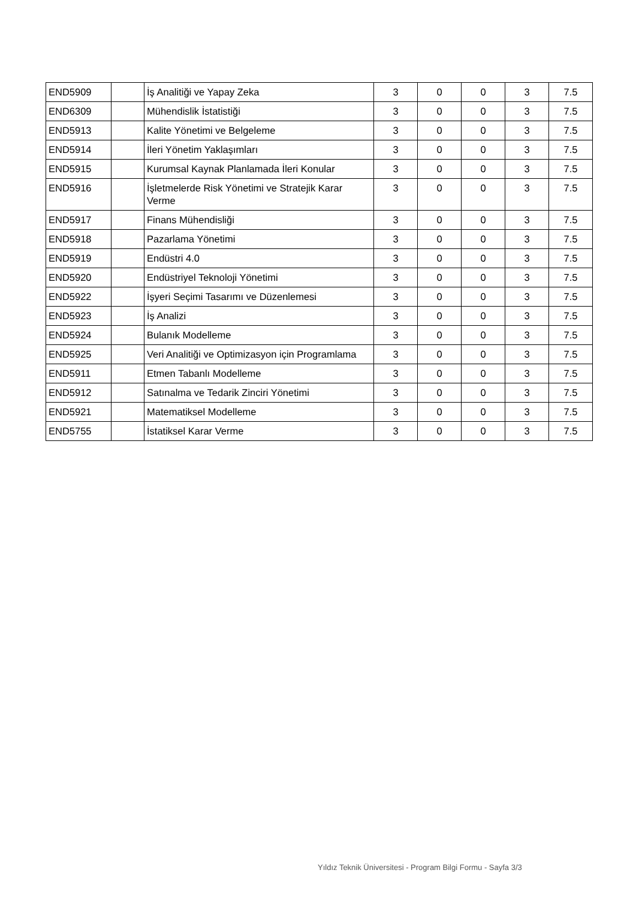| END5909 | | İş Analitiği ve Yapay Zeka | 3 | 0 | 0 | 3 | 7.5 |
| END6309 | | Mühendislik İstatistiği | 3 | 0 | 0 | 3 | 7.5 |
| END5913 | | Kalite Yönetimi ve Belgeleme | 3 | 0 | 0 | 3 | 7.5 |
| END5914 | | İleri Yönetim Yaklaşımları | 3 | 0 | 0 | 3 | 7.5 |
| END5915 | | Kurumsal Kaynak Planlamada İleri Konular | 3 | 0 | 0 | 3 | 7.5 |
| END5916 | | İşletmelerde Risk Yönetimi ve Stratejik Karar Verme | 3 | 0 | 0 | 3 | 7.5 |
| END5917 | | Finans Mühendisliği | 3 | 0 | 0 | 3 | 7.5 |
| END5918 | | Pazarlama Yönetimi | 3 | 0 | 0 | 3 | 7.5 |
| END5919 | | Endüstri 4.0 | 3 | 0 | 0 | 3 | 7.5 |
| END5920 | | Endüstriyel Teknoloji Yönetimi | 3 | 0 | 0 | 3 | 7.5 |
| END5922 | | İşyeri Seçimi Tasarımı ve Düzenlemesi | 3 | 0 | 0 | 3 | 7.5 |
| END5923 | | İş Analizi | 3 | 0 | 0 | 3 | 7.5 |
| END5924 | | Bulanık Modelleme | 3 | 0 | 0 | 3 | 7.5 |
| END5925 | | Veri Analitiği ve Optimizasyon için Programlama | 3 | 0 | 0 | 3 | 7.5 |
| END5911 | | Etmen Tabanlı Modelleme | 3 | 0 | 0 | 3 | 7.5 |
| END5912 | | Satınalma ve Tedarik Zinciri Yönetimi | 3 | 0 | 0 | 3 | 7.5 |
| END5921 | | Matematiksel Modelleme | 3 | 0 | 0 | 3 | 7.5 |
| END5755 | | İstatiksel Karar Verme | 3 | 0 | 0 | 3 | 7.5 |
Yıldız Teknik Üniversitesi - Program Bilgi Formu - Sayfa 3/3